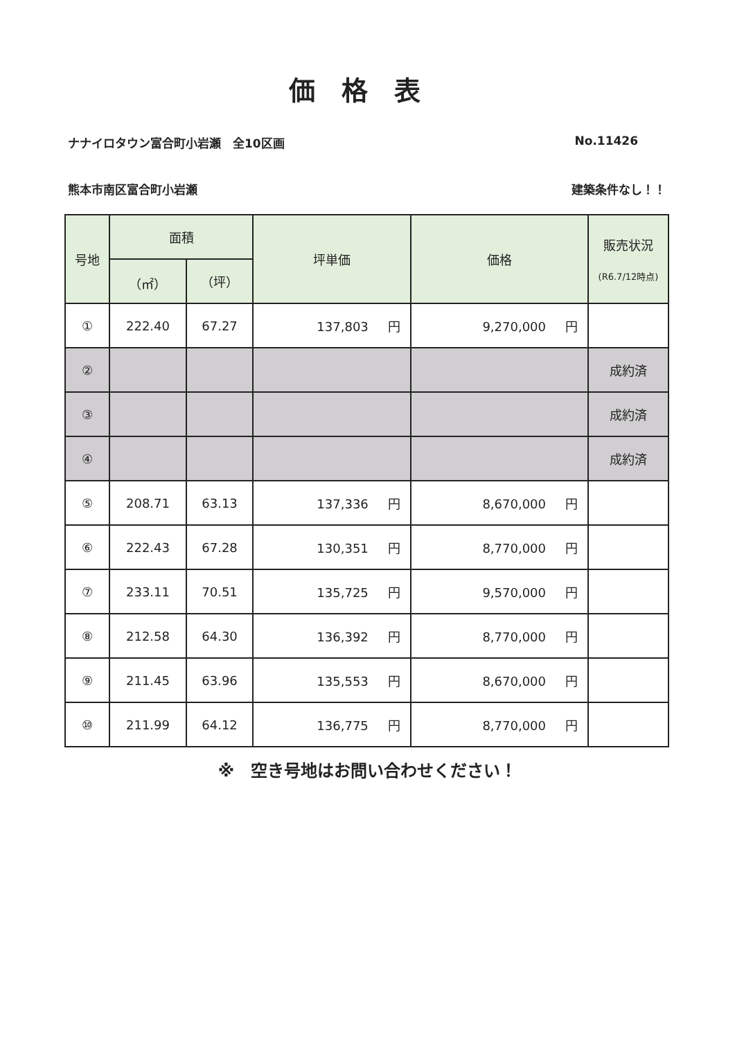価格表
ナナイロタウン富合町小岩瀬　全10区画 No.11426
熊本市南区富合町小岩瀬 建築条件なし！！
| 号地 | 面積 | | 坪単価 | 価格 | 販売状況 (R6.7/12時点) |
| --- | --- | --- | --- | --- | --- |
| | （㎡） | （坪） | | | |
| ① | 222.40 | 67.27 | 137,803 円 | 9,270,000 円 | |
| ② | | | | | 成約済 |
| ③ | | | | | 成約済 |
| ④ | | | | | 成約済 |
| ⑤ | 208.71 | 63.13 | 137,336 円 | 8,670,000 円 | |
| ⑥ | 222.43 | 67.28 | 130,351 円 | 8,770,000 円 | |
| ⑦ | 233.11 | 70.51 | 135,725 円 | 9,570,000 円 | |
| ⑧ | 212.58 | 64.30 | 136,392 円 | 8,770,000 円 | |
| ⑨ | 211.45 | 63.96 | 135,553 円 | 8,670,000 円 | |
| ⑩ | 211.99 | 64.12 | 136,775 円 | 8,770,000 円 | |
※　空き号地はお問い合わせください！